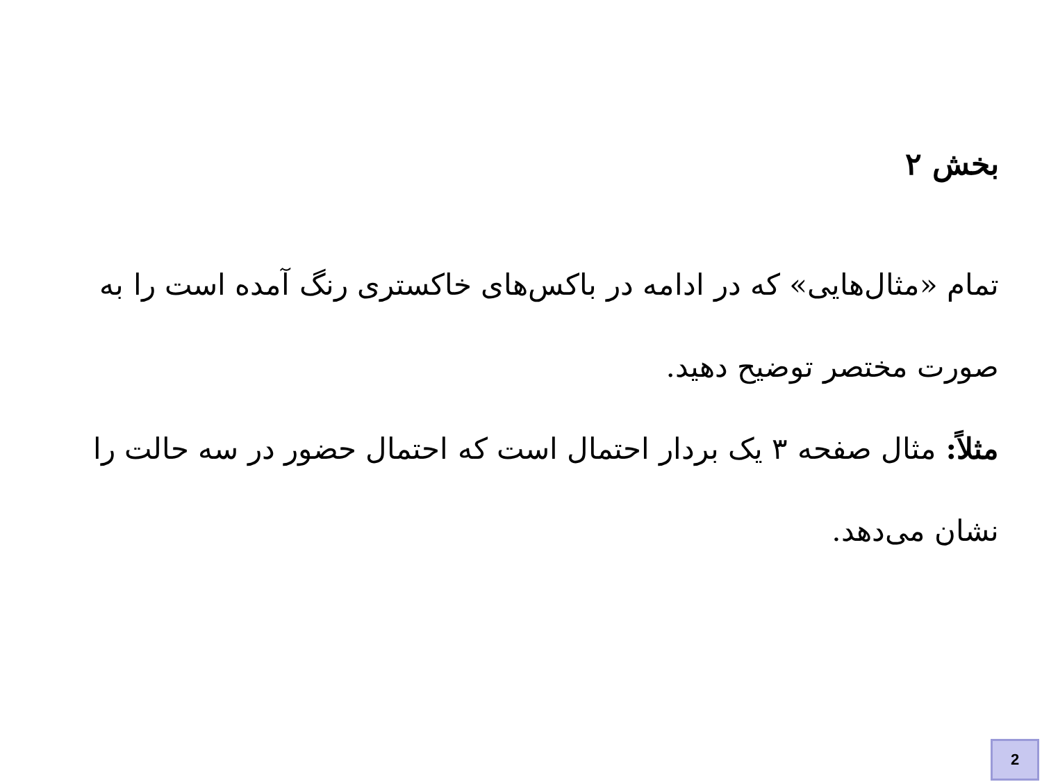بخش ۲
تمام «مثال‌هایی» که در ادامه در باکس‌های خاکستری رنگ آمده است را به صورت مختصر توضیح دهید.
مثلاً: مثال صفحه ۳ یک بردار احتمال است که احتمال حضور در سه حالت را نشان می‌دهد.
2